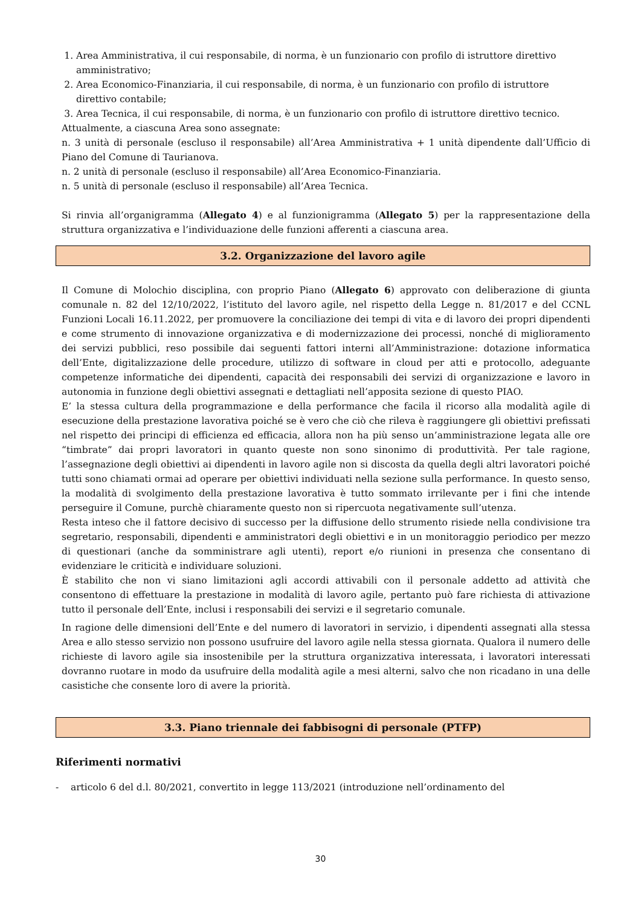1. Area Amministrativa, il cui responsabile, di norma, è un funzionario con profilo di istruttore direttivo amministrativo;
2. Area Economico-Finanziaria, il cui responsabile, di norma, è un funzionario con profilo di istruttore direttivo contabile;
3. Area Tecnica, il cui responsabile, di norma, è un funzionario con profilo di istruttore direttivo tecnico.
Attualmente, a ciascuna Area sono assegnate:
n. 3 unità di personale (escluso il responsabile) all’Area Amministrativa + 1 unità dipendente dall’Ufficio di Piano del Comune di Taurianova.
n. 2 unità di personale (escluso il responsabile) all’Area Economico-Finanziaria.
n. 5 unità di personale (escluso il responsabile) all’Area Tecnica.
Si rinvia all’organigramma (Allegato 4) e al funzionigramma (Allegato 5) per la rappresentazione della struttura organizzativa e l’individuazione delle funzioni afferenti a ciascuna area.
3.2. Organizzazione del lavoro agile
Il Comune di Molochio disciplina, con proprio Piano (Allegato 6) approvato con deliberazione di giunta comunale n. 82 del 12/10/2022, l’istituto del lavoro agile, nel rispetto della Legge n. 81/2017 e del CCNL Funzioni Locali 16.11.2022, per promuovere la conciliazione dei tempi di vita e di lavoro dei propri dipendenti e come strumento di innovazione organizzativa e di modernizzazione dei processi, nonché di miglioramento dei servizi pubblici, reso possibile dai seguenti fattori interni all’Amministrazione: dotazione informatica dell’Ente, digitalizzazione delle procedure, utilizzo di software in cloud per atti e protocollo, adeguante competenze informatiche dei dipendenti, capacità dei responsabili dei servizi di organizzazione e lavoro in autonomia in funzione degli obiettivi assegnati e dettagliati nell’apposita sezione di questo PIAO.
E’ la stessa cultura della programmazione e della performance che facila il ricorso alla modalità agile di esecuzione della prestazione lavorativa poiché se è vero che ciò che rileva è raggiungere gli obiettivi prefissati nel rispetto dei principi di efficienza ed efficacia, allora non ha più senso un’amministrazione legata alle ore “timbrate” dai propri lavoratori in quanto queste non sono sinonimo di produttività. Per tale ragione, l’assegnazione degli obiettivi ai dipendenti in lavoro agile non si discosta da quella degli altri lavoratori poiché tutti sono chiamati ormai ad operare per obiettivi individuati nella sezione sulla performance. In questo senso, la modalità di svolgimento della prestazione lavorativa è tutto sommato irrilevante per i fini che intende perseguire il Comune, purchè chiaramente questo non si ripercuota negativamente sull’utenza.
Resta inteso che il fattore decisivo di successo per la diffusione dello strumento risiede nella condivisione tra segretario, responsabili, dipendenti e amministratori degli obiettivi e in un monitoraggio periodico per mezzo di questionari (anche da somministrare agli utenti), report e/o riunioni in presenza che consentano di evidenziare le criticità e individuare soluzioni.
È stabilito che non vi siano limitazioni agli accordi attivabili con il personale addetto ad attività che consentono di effettuare la prestazione in modalità di lavoro agile, pertanto può fare richiesta di attivazione tutto il personale dell’Ente, inclusi i responsabili dei servizi e il segretario comunale.
In ragione delle dimensioni dell’Ente e del numero di lavoratori in servizio, i dipendenti assegnati alla stessa Area e allo stesso servizio non possono usufruire del lavoro agile nella stessa giornata. Qualora il numero delle richieste di lavoro agile sia insostenibile per la struttura organizzativa interessata, i lavoratori interessati dovranno ruotare in modo da usufruire della modalità agile a mesi alterni, salvo che non ricadano in una delle casistiche che consente loro di avere la priorità.
3.3. Piano triennale dei fabbisogni di personale (PTFP)
Riferimenti normativi
- articolo 6 del d.l. 80/2021, convertito in legge 113/2021 (introduzione nell’ordinamento del
30